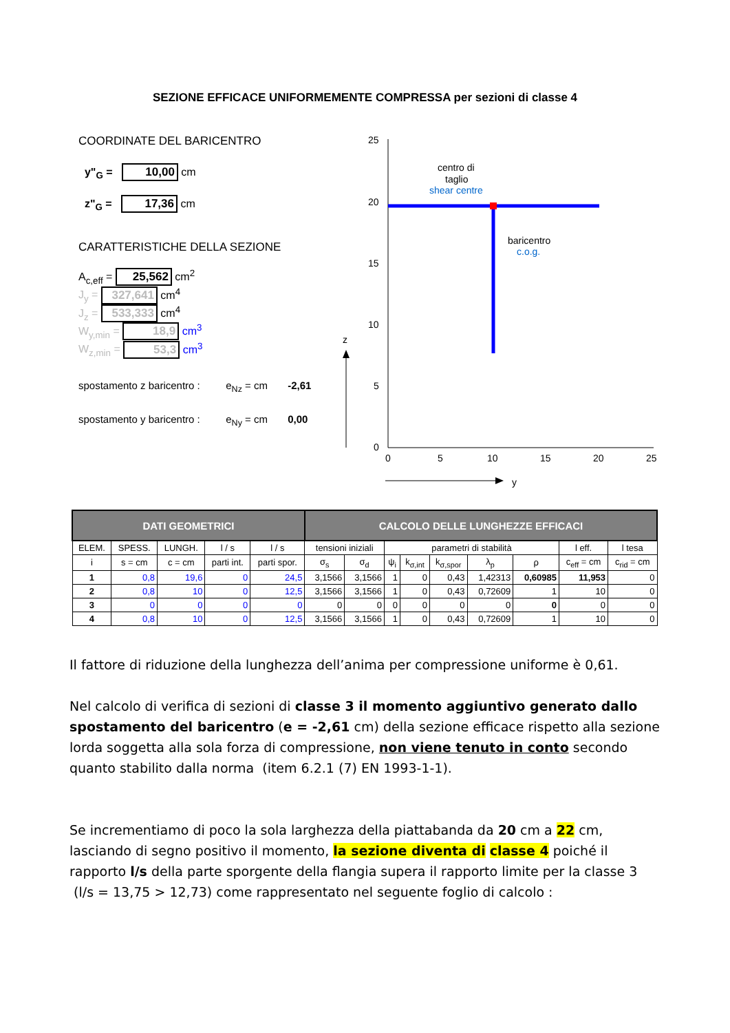SEZIONE EFFICACE UNIFORMEMENTE COMPRESSA per sezioni di classe 4
COORDINATE DEL BARICENTRO
y"<sub>G</sub> = 10,00 cm
z"<sub>G</sub> = 17,36 cm
CARATTERISTICHE DELLA SEZIONE
A<sub>c,eff</sub> = 25,562 cm<sup>2</sup>
J<sub>y</sub> = 327,641 cm<sup>4</sup>
J<sub>z</sub> = 533,333 cm<sup>4</sup>
W<sub>y,min</sub> = 18,9 cm<sup>3</sup>
W<sub>z,min</sub> = 53,3 cm<sup>3</sup>
spostamento z baricentro : e<sub>Nz</sub> = cm -2,61
spostamento y baricentro : e<sub>Ny</sub> = cm 0,00
25
20
15
10
5
0
0
5
10
15
20
25
centro di
taglio
shear centre
baricentro
c.o.g.
z
y
| DATI GEOMETRICI | | | | | CALCOLO DELLE LUNGHEZZE EFFICACI | | | | | | | | |
| --- | --- | --- | --- | --- | --- | --- | --- | --- | --- | --- | --- | --- | --- |
| ELEM. | SPESS. | LUNGH. | l / s | l / s | tensioni iniziali | | parametri di stabilità | | | | | l eff. | l tesa |
| i | s = cm | c = cm | parti int. | parti spor. | σ<sub>s</sub> | σ<sub>d</sub> | ψ<sub>i</sub> | k<sub>σ,int</sub> | k<sub>σ,spor</sub> | λ<sub>p</sub> | ρ | c<sub>eff</sub> = cm | c<sub>rid</sub> = cm |
| 1 | 0,8 | 19,6 | 0 | 24,5 | 3,1566 | 3,1566 | 1 | 0 | 0,43 | 1,42313 | 0,60985 | 11,953 | 0 |
| 2 | 0,8 | 10 | 0 | 12,5 | 3,1566 | 3,1566 | 1 | 0 | 0,43 | 0,72609 | 1 | 10 | 0 |
| 3 | 0 | 0 | 0 | 0 | 0 | 0 | 0 | 0 | 0 | 0 | 0 | 0 | 0 |
| 4 | 0,8 | 10 | 0 | 12,5 | 3,1566 | 3,1566 | 1 | 0 | 0,43 | 0,72609 | 1 | 10 | 0 |
Il fattore di riduzione della lunghezza dell’anima per compressione uniforme è 0,61.
Nel calcolo di verifica di sezioni di classe 3 il momento aggiuntivo generato dallo spostamento del baricentro (e = -2,61 cm) della sezione efficace rispetto alla sezione lorda soggetta alla sola forza di compressione, non viene tenuto in conto secondo quanto stabilito dalla norma (item 6.2.1 (7) EN 1993-1-1).
Se incrementiamo di poco la sola larghezza della piattabanda da 20 cm a 22 cm, lasciando di segno positivo il momento, la sezione diventa di classe 4 poiché il rapporto l/s della parte sporgente della flangia supera il rapporto limite per la classe 3 (l/s = 13,75 > 12,73) come rappresentato nel seguente foglio di calcolo :